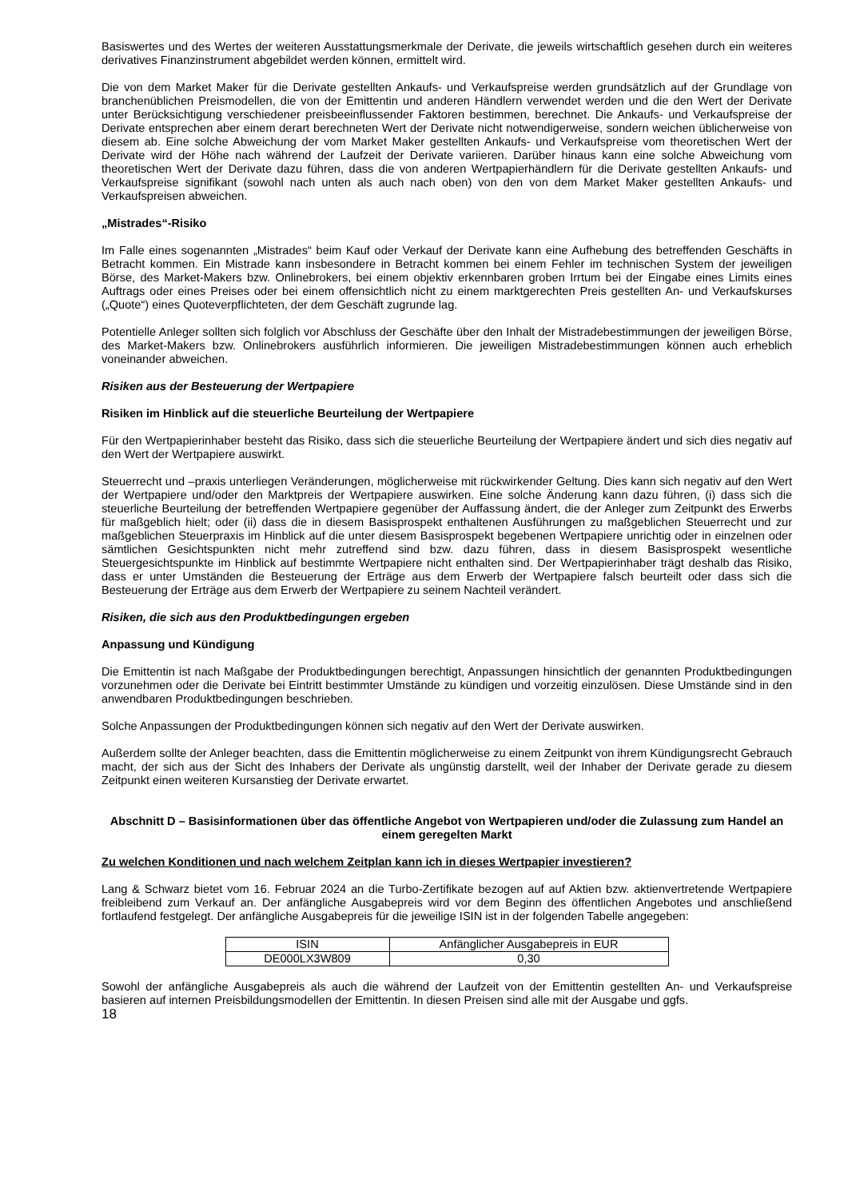Basiswertes und des Wertes der weiteren Ausstattungsmerkmale der Derivate, die jeweils wirtschaftlich gesehen durch ein weiteres derivatives Finanzinstrument abgebildet werden können, ermittelt wird.
Die von dem Market Maker für die Derivate gestellten Ankaufs- und Verkaufspreise werden grundsätzlich auf der Grundlage von branchenüblichen Preismodellen, die von der Emittentin und anderen Händlern verwendet werden und die den Wert der Derivate unter Berücksichtigung verschiedener preisbeeinflussender Faktoren bestimmen, berechnet. Die Ankaufs- und Verkaufspreise der Derivate entsprechen aber einem derart berechneten Wert der Derivate nicht notwendigerweise, sondern weichen üblicherweise von diesem ab. Eine solche Abweichung der vom Market Maker gestellten Ankaufs- und Verkaufspreise vom theoretischen Wert der Derivate wird der Höhe nach während der Laufzeit der Derivate variieren. Darüber hinaus kann eine solche Abweichung vom theoretischen Wert der Derivate dazu führen, dass die von anderen Wertpapierhändlern für die Derivate gestellten Ankaufs- und Verkaufspreise signifikant (sowohl nach unten als auch nach oben) von den von dem Market Maker gestellten Ankaufs- und Verkaufspreisen abweichen.
„Mistrades“-Risiko
Im Falle eines sogenannten „Mistrades“ beim Kauf oder Verkauf der Derivate kann eine Aufhebung des betreffenden Geschäfts in Betracht kommen. Ein Mistrade kann insbesondere in Betracht kommen bei einem Fehler im technischen System der jeweiligen Börse, des Market-Makers bzw. Onlinebrokers, bei einem objektiv erkennbaren groben Irrtum bei der Eingabe eines Limits eines Auftrags oder eines Preises oder bei einem offensichtlich nicht zu einem marktgerechten Preis gestellten An- und Verkaufskurses („Quote“) eines Quoteverpflichteten, der dem Geschäft zugrunde lag.
Potentielle Anleger sollten sich folglich vor Abschluss der Geschäfte über den Inhalt der Mistradebestimmungen der jeweiligen Börse, des Market-Makers bzw. Onlinebrokers ausführlich informieren. Die jeweiligen Mistradebestimmungen können auch erheblich voneinander abweichen.
Risiken aus der Besteuerung der Wertpapiere
Risiken im Hinblick auf die steuerliche Beurteilung der Wertpapiere
Für den Wertpapierinhaber besteht das Risiko, dass sich die steuerliche Beurteilung der Wertpapiere ändert und sich dies negativ auf den Wert der Wertpapiere auswirkt.
Steuerrecht und –praxis unterliegen Veränderungen, möglicherweise mit rückwirkender Geltung. Dies kann sich negativ auf den Wert der Wertpapiere und/oder den Marktpreis der Wertpapiere auswirken. Eine solche Änderung kann dazu führen, (i) dass sich die steuerliche Beurteilung der betreffenden Wertpapiere gegenüber der Auffassung ändert, die der Anleger zum Zeitpunkt des Erwerbs für maßgeblich hielt; oder (ii) dass die in diesem Basisprospekt enthaltenen Ausführungen zu maßgeblichen Steuerrecht und zur maßgeblichen Steuerpraxis im Hinblick auf die unter diesem Basisprospekt begebenen Wertpapiere unrichtig oder in einzelnen oder sämtlichen Gesichtspunkten nicht mehr zutreffend sind bzw. dazu führen, dass in diesem Basisprospekt wesentliche Steuergesichtspunkte im Hinblick auf bestimmte Wertpapiere nicht enthalten sind. Der Wertpapierinhaber trägt deshalb das Risiko, dass er unter Umständen die Besteuerung der Erträge aus dem Erwerb der Wertpapiere falsch beurteilt oder dass sich die Besteuerung der Erträge aus dem Erwerb der Wertpapiere zu seinem Nachteil verändert.
Risiken, die sich aus den Produktbedingungen ergeben
Anpassung und Kündigung
Die Emittentin ist nach Maßgabe der Produktbedingungen berechtigt, Anpassungen hinsichtlich der genannten Produktbedingungen vorzunehmen oder die Derivate bei Eintritt bestimmter Umstände zu kündigen und vorzeitig einzulösen. Diese Umstände sind in den anwendbaren Produktbedingungen beschrieben.
Solche Anpassungen der Produktbedingungen können sich negativ auf den Wert der Derivate auswirken.
Außerdem sollte der Anleger beachten, dass die Emittentin möglicherweise zu einem Zeitpunkt von ihrem Kündigungsrecht Gebrauch macht, der sich aus der Sicht des Inhabers der Derivate als ungünstig darstellt, weil der Inhaber der Derivate gerade zu diesem Zeitpunkt einen weiteren Kursanstieg der Derivate erwartet.
Abschnitt D – Basisinformationen über das öffentliche Angebot von Wertpapieren und/oder die Zulassung zum Handel an einem geregelten Markt
Zu welchen Konditionen und nach welchem Zeitplan kann ich in dieses Wertpapier investieren?
Lang & Schwarz bietet vom 16. Februar 2024 an die Turbo-Zertifikate bezogen auf auf Aktien bzw. aktienvertretende Wertpapiere freibleibend zum Verkauf an. Der anfängliche Ausgabepreis wird vor dem Beginn des öffentlichen Angebotes und anschließend fortlaufend festgelegt. Der anfängliche Ausgabepreis für die jeweilige ISIN ist in der folgenden Tabelle angegeben:
| ISIN | Anfänglicher Ausgabepreis in EUR |
| DE000LX3W809 | 0,30 |
Sowohl der anfängliche Ausgabepreis als auch die während der Laufzeit von der Emittentin gestellten An- und Verkaufspreise basieren auf internen Preisbildungsmodellen der Emittentin. In diesen Preisen sind alle mit der Ausgabe und ggfs.
18